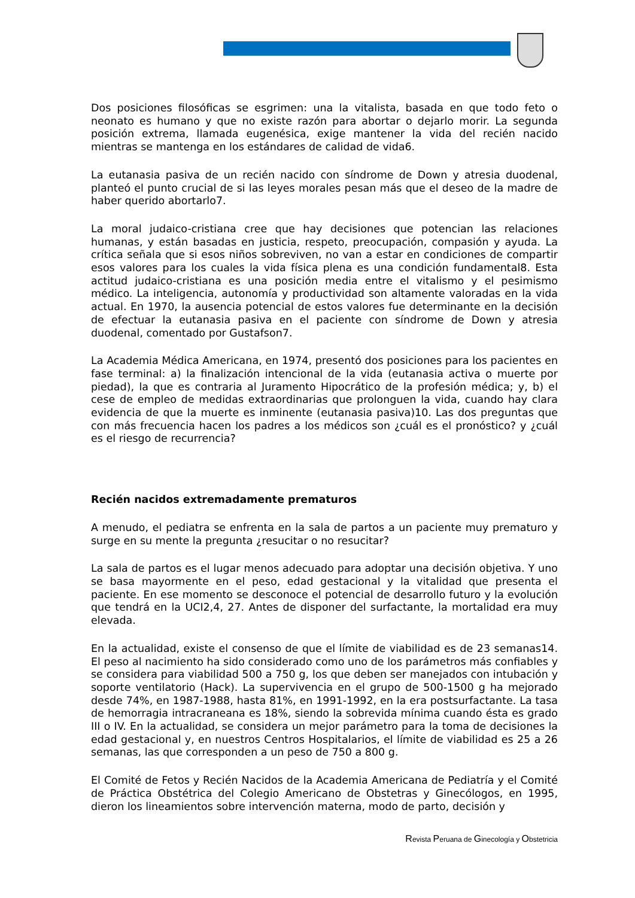Dos posiciones filosóficas se esgrimen: una la vitalista, basada en que todo feto o neonato es humano y que no existe razón para abortar o dejarlo morir. La segunda posición extrema, llamada eugenésica, exige mantener la vida del recién nacido mientras se mantenga en los estándares de calidad de vida6.
La eutanasia pasiva de un recién nacido con síndrome de Down y atresia duodenal, planteó el punto crucial de si las leyes morales pesan más que el deseo de la madre de haber querido abortarlo7.
La moral judaico-cristiana cree que hay decisiones que potencian las relaciones humanas, y están basadas en justicia, respeto, preocupación, compasión y ayuda. La crítica señala que si esos niños sobreviven, no van a estar en condiciones de compartir esos valores para los cuales la vida física plena es una condición fundamental8. Esta actitud judaico-cristiana es una posición media entre el vitalismo y el pesimismo médico. La inteligencia, autonomía y productividad son altamente valoradas en la vida actual. En 1970, la ausencia potencial de estos valores fue determinante en la decisión de efectuar la eutanasia pasiva en el paciente con síndrome de Down y atresia duodenal, comentado por Gustafson7.
La Academia Médica Americana, en 1974, presentó dos posiciones para los pacientes en fase terminal: a) la finalización intencional de la vida (eutanasia activa o muerte por piedad), la que es contraria al Juramento Hipocrático de la profesión médica; y, b) el cese de empleo de medidas extraordinarias que prolonguen la vida, cuando hay clara evidencia de que la muerte es inminente (eutanasia pasiva)10. Las dos preguntas que con más frecuencia hacen los padres a los médicos son ¿cuál es el pronóstico? y ¿cuál es el riesgo de recurrencia?
Recién nacidos extremadamente prematuros
A menudo, el pediatra se enfrenta en la sala de partos a un paciente muy prematuro y surge en su mente la pregunta ¿resucitar o no resucitar?
La sala de partos es el lugar menos adecuado para adoptar una decisión objetiva. Y uno se basa mayormente en el peso, edad gestacional y la vitalidad que presenta el paciente. En ese momento se desconoce el potencial de desarrollo futuro y la evolución que tendrá en la UCI2,4, 27. Antes de disponer del surfactante, la mortalidad era muy elevada.
En la actualidad, existe el consenso de que el límite de viabilidad es de 23 semanas14. El peso al nacimiento ha sido considerado como uno de los parámetros más confiables y se considera para viabilidad 500 a 750 g, los que deben ser manejados con intubación y soporte ventilatorio (Hack). La supervivencia en el grupo de 500-1500 g ha mejorado desde 74%, en 1987-1988, hasta 81%, en 1991-1992, en la era postsurfactante. La tasa de hemorragia intracraneana es 18%, siendo la sobrevida mínima cuando ésta es grado III o IV. En la actualidad, se considera un mejor parámetro para la toma de decisiones la edad gestacional y, en nuestros Centros Hospitalarios, el límite de viabilidad es 25 a 26 semanas, las que corresponden a un peso de 750 a 800 g.
El Comité de Fetos y Recién Nacidos de la Academia Americana de Pediatría y el Comité de Práctica Obstétrica del Colegio Americano de Obstetras y Ginecólogos, en 1995, dieron los lineamientos sobre intervención materna, modo de parto, decisión y
Revista Peruana de Ginecología y Obstetricia